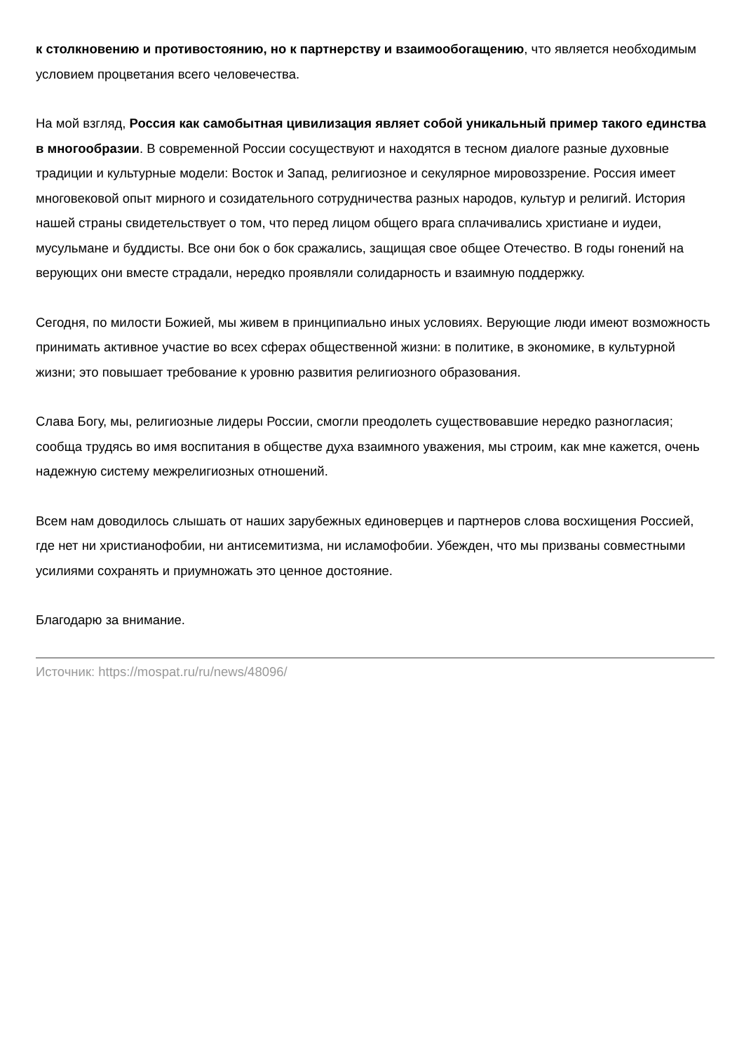к столкновению и противостоянию, но к партнерству и взаимообогащению, что является необходимым условием процветания всего человечества.
На мой взгляд, Россия как самобытная цивилизация являет собой уникальный пример такого единства в многообразии. В современной России сосуществуют и находятся в тесном диалоге разные духовные традиции и культурные модели: Восток и Запад, религиозное и секулярное мировоззрение. Россия имеет многовековой опыт мирного и созидательного сотрудничества разных народов, культур и религий. История нашей страны свидетельствует о том, что перед лицом общего врага сплачивались христиане и иудеи, мусульмане и буддисты. Все они бок о бок сражались, защищая свое общее Отечество. В годы гонений на верующих они вместе страдали, нередко проявляли солидарность и взаимную поддержку.
Сегодня, по милости Божией, мы живем в принципиально иных условиях. Верующие люди имеют возможность принимать активное участие во всех сферах общественной жизни: в политике, в экономике, в культурной жизни; это повышает требование к уровню развития религиозного образования.
Слава Богу, мы, религиозные лидеры России, смогли преодолеть существовавшие нередко разногласия; сообща трудясь во имя воспитания в обществе духа взаимного уважения, мы строим, как мне кажется, очень надежную систему межрелигиозных отношений.
Всем нам доводилось слышать от наших зарубежных единоверцев и партнеров слова восхищения Россией, где нет ни христианофобии, ни антисемитизма, ни исламофобии. Убежден, что мы призваны совместными усилиями сохранять и приумножать это ценное достояние.
Благодарю за внимание.
Источник: https://mospat.ru/ru/news/48096/